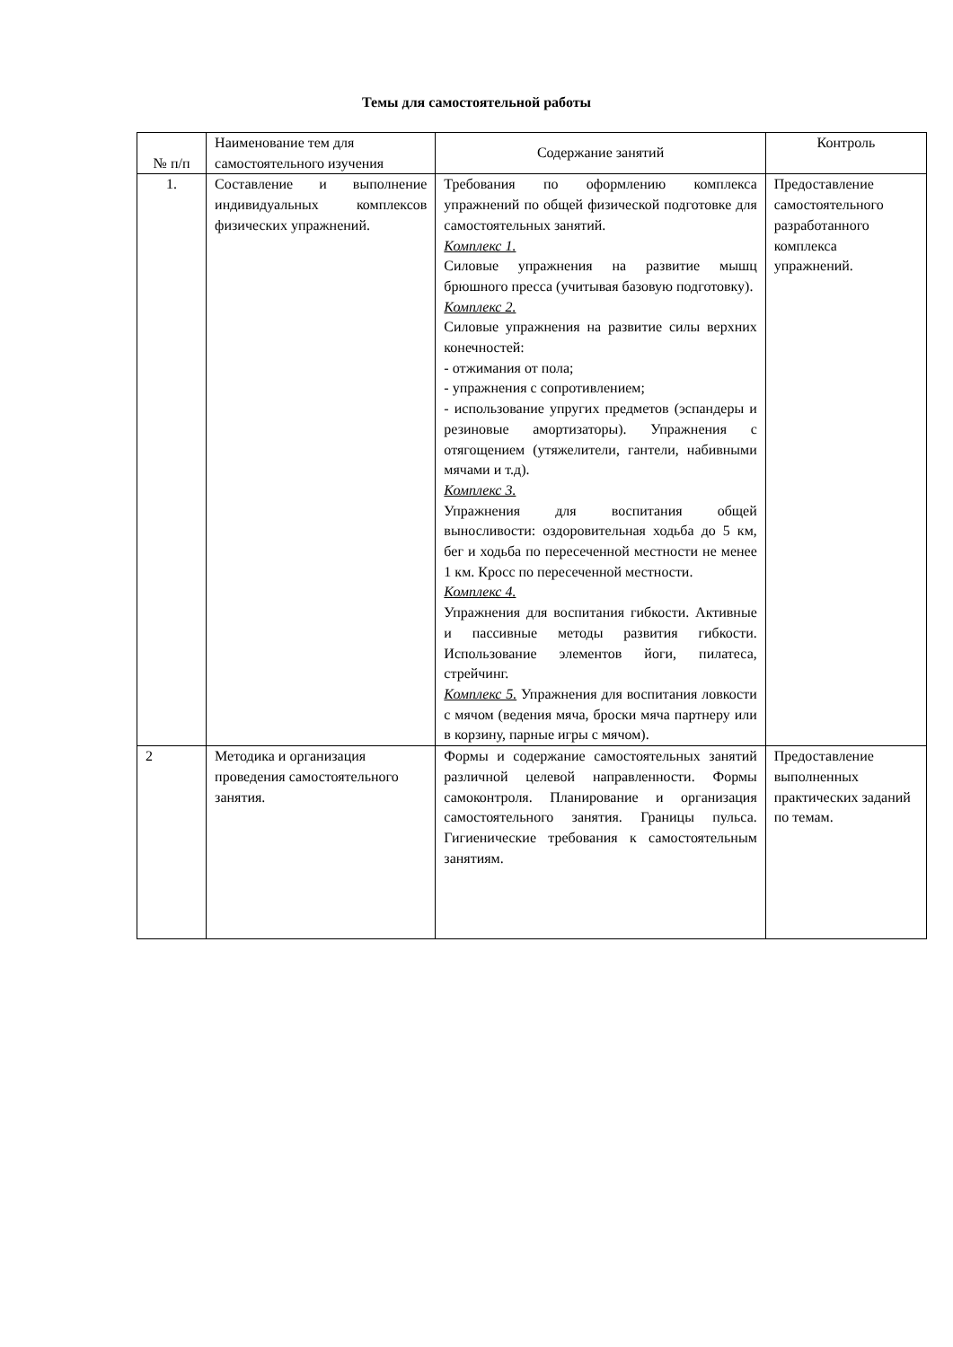Темы для самостоятельной работы
| № п/п | Наименование тем для самостоятельного изучения | Содержание занятий | Контроль |
| --- | --- | --- | --- |
| 1. | Составление и выполнение индивидуальных комплексов физических упражнений. | Требования по оформлению комплекса упражнений по общей физической подготовке для самостоятельных занятий. Комплекс 1. Силовые упражнения на развитие мышц брюшного пресса (учитывая базовую подготовку). Комплекс 2. Силовые упражнения на развитие силы верхних конечностей: - отжимания от пола; - упражнения с сопротивлением; - использование упругих предметов (эспандеры и резиновые амортизаторы). Упражнения с отягощением (утяжелители, гантели, набивными мячами и т.д). Комплекс 3. Упражнения для воспитания общей выносливости: оздоровительная ходьба до 5 км, бег и ходьба по пересеченной местности не менее 1 км. Кросс по пересеченной местности. Комплекс 4. Упражнения для воспитания гибкости. Активные и пассивные методы развития гибкости. Использование элементов йоги, пилатеса, стрейчинг. Комплекс 5. Упражнения для воспитания ловкости с мячом (ведения мяча, броски мяча партнеру или в корзину, парные игры с мячом). | Предоставление самостоятельного разработанного комплекса упражнений. |
| 2 | Методика и организация проведения самостоятельного занятия. | Формы и содержание самостоятельных занятий различной целевой направленности. Формы самоконтроля. Планирование и организация самостоятельного занятия. Границы пульса. Гигиенические требования к самостоятельным занятиям. | Предоставление выполненных практических заданий по темам. |